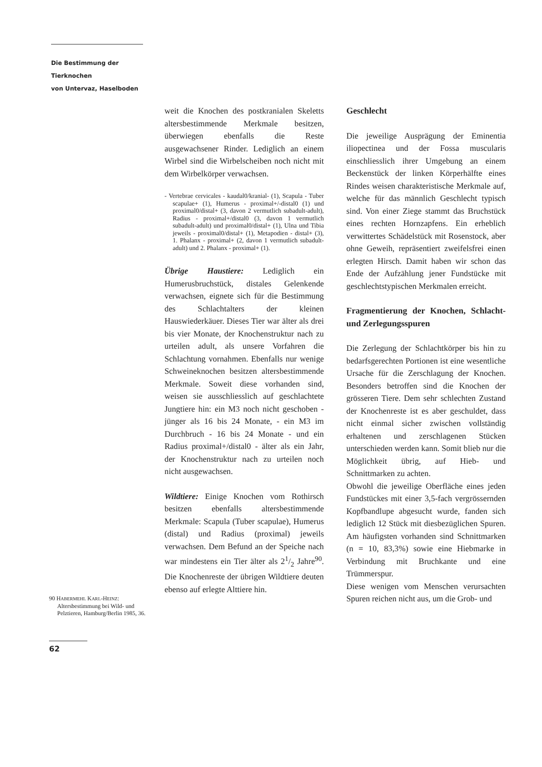Die Bestimmung der Tierknochen
von Untervaz, Haselboden
weit die Knochen des postkranialen Skeletts altersbestimmende Merkmale besitzen, überwiegen ebenfalls die Reste ausgewachsener Rinder. Lediglich an einem Wirbel sind die Wirbelscheiben noch nicht mit dem Wirbelkörper verwachsen.
- Vertebrae cervicales - kaudal0/kranial- (1), Scapula - Tuber scapulae+ (1), Humerus - proximal+/-distal0 (1) und proximal0/distal+ (3, davon 2 vermutlich subadult-adult), Radius - proximal+/distal0 (3, davon 1 vermutlich subadult-adult) und proximal0/distal+ (1), Ulna und Tibia jeweils - proximal0/distal+ (1), Metapodien - distal+ (3), 1. Phalanx - proximal+ (2, davon 1 vermutlich subadult-adult) und 2. Phalanx - proximal+ (1).
Übrige Haustiere: Lediglich ein Humerusbruchstück, distales Gelenkende verwachsen, eignete sich für die Bestimmung des Schlachtalters der kleinen Hauswiederkäuer. Dieses Tier war älter als drei bis vier Monate, der Knochenstruktur nach zu urteilen adult, als unsere Vorfahren die Schlachtung vornahmen. Ebenfalls nur wenige Schweineknochen besitzen altersbestimmende Merkmale. Soweit diese vorhanden sind, weisen sie ausschliesslich auf geschlachtete Jungtiere hin: ein M3 noch nicht geschoben - jünger als 16 bis 24 Monate, - ein M3 im Durchbruch - 16 bis 24 Monate - und ein Radius proximal+/distal0 - älter als ein Jahr, der Knochenstruktur nach zu urteilen noch nicht ausgewachsen.
Wildtiere: Einige Knochen vom Rothirsch besitzen ebenfalls altersbestimmende Merkmale: Scapula (Tuber scapulae), Humerus (distal) und Radius (proximal) jeweils verwachsen. Dem Befund an der Speiche nach war mindestens ein Tier älter als 21/2 Jahre<sup>90</sup>. Die Knochenreste der übrigen Wildtiere deuten ebenso auf erlegte Alttiere hin.
Geschlecht
Die jeweilige Ausprägung der Eminentia iliopectinea und der Fossa muscularis einschliesslich ihrer Umgebung an einem Beckenstück der linken Körperhälfte eines Rindes weisen charakteristische Merkmale auf, welche für das männlich Geschlecht typisch sind. Von einer Ziege stammt das Bruchstück eines rechten Hornzapfens. Ein erheblich verwittertes Schädelstück mit Rosenstock, aber ohne Geweih, repräsentiert zweifelsfrei einen erlegten Hirsch. Damit haben wir schon das Ende der Aufzählung jener Fundstücke mit geschlechtstypischen Merkmalen erreicht.
Fragmentierung der Knochen, Schlacht- und Zerlegungsspuren
Die Zerlegung der Schlachtkörper bis hin zu bedarfsgerechten Portionen ist eine wesentliche Ursache für die Zerschlagung der Knochen. Besonders betroffen sind die Knochen der grösseren Tiere. Dem sehr schlechten Zustand der Knochenreste ist es aber geschuldet, dass nicht einmal sicher zwischen vollständig erhaltenen und zerschlagenen Stücken unterschieden werden kann. Somit blieb nur die Möglichkeit übrig, auf Hieb- und Schnittmarken zu achten.
Obwohl die jeweilige Oberfläche eines jeden Fundstückes mit einer 3,5-fach vergrössernden Kopfbandlupe abgesucht wurde, fanden sich lediglich 12 Stück mit diesbezüglichen Spuren. Am häufigsten vorhanden sind Schnittmarken (n = 10, 83,3%) sowie eine Hiebmarke in Verbindung mit Bruchkante und eine Trümmerspur.
Diese wenigen vom Menschen verursachten Spuren reichen nicht aus, um die Grob- und
90 HABERMEHL KARL-HEINZ: Altersbestimmung bei Wild- und Pelztieren, Hamburg/Berlin 1985, 36.
62